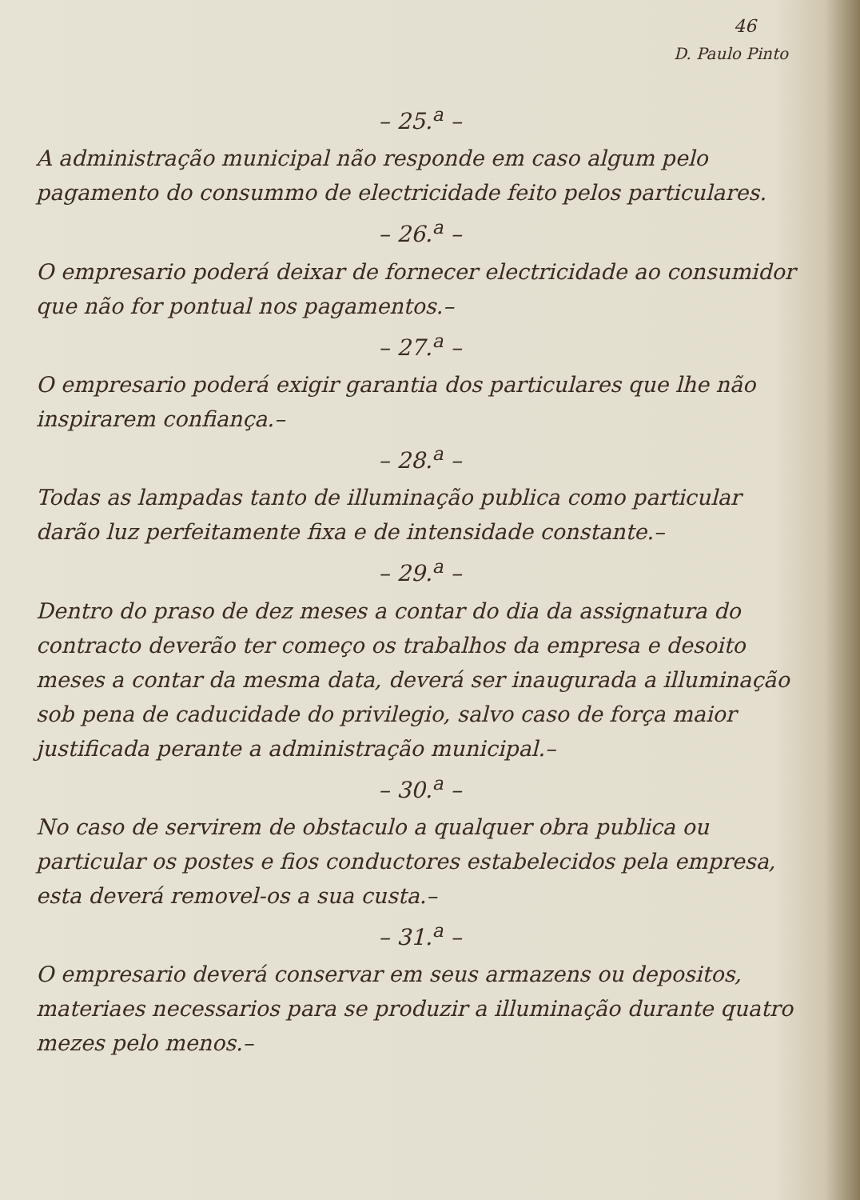46
D. Paulo Pinto
– 25.<sup>a</sup> –
A administração municipal não responde em caso algum pelo pagamento do consummo de electricidade feito pelos particulares.
– 26.<sup>a</sup> –
O empresario poderá deixar de fornecer electricidade ao consumidor que não for pontual nos pagamentos.–
– 27.<sup>a</sup> –
O empresario poderá exigir garantia dos particulares que lhe não inspirarem confiança.–
– 28.<sup>a</sup> –
Todas as lampadas tanto de illuminação publica como particular darão luz perfeitamente fixa e de intensidade constante.–
– 29.<sup>a</sup> –
Dentro do praso de dez meses a contar do dia da assignatura do contracto deverão ter começo os trabalhos da empresa e desoito meses a contar da mesma data, deverá ser inaugurada a illuminação sob pena de caducidade do privilegio, salvo caso de força maior justificada perante a administração municipal.–
– 30.<sup>a</sup> –
No caso de servirem de obstaculo a qualquer obra publica ou particular os postes e fios conductores estabelecidos pela empresa, esta deverá removel-os a sua custa.–
– 31.<sup>a</sup> –
O empresario deverá conservar em seus armazens ou depositos, materiaes necessarios para se produzir a illuminação durante quatro mezes pelo menos.–